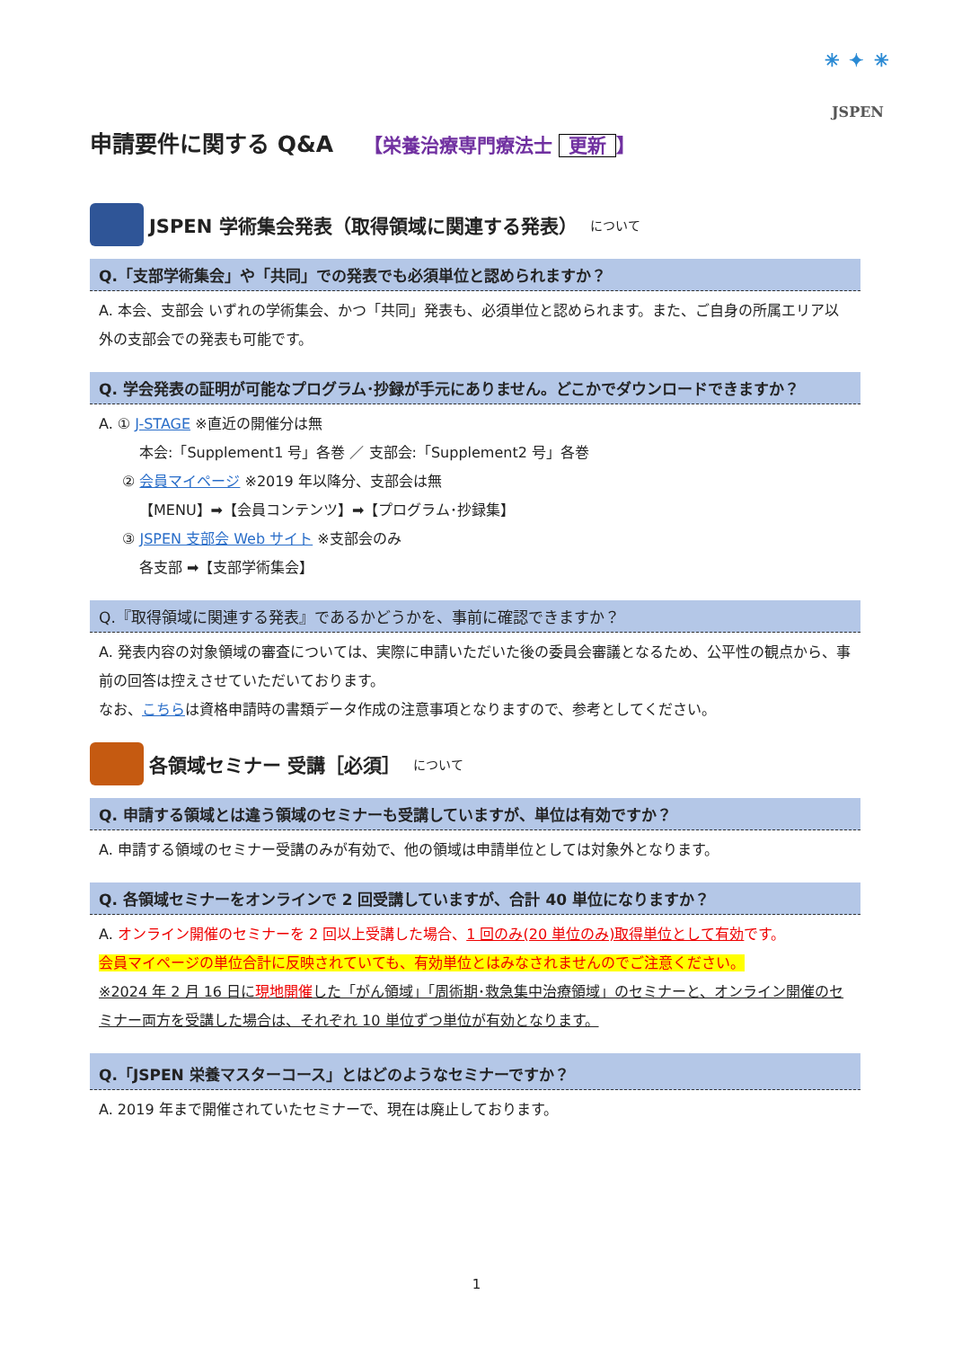✳ ✦ ✳
JSPEN
申請要件に関する Q&A 【栄養治療専門療法士 更新 】
JSPEN 学術集会発表（取得領域に関連する発表） について
Q.「支部学術集会」や「共同」での発表でも必須単位と認められますか？
A. 本会、支部会 いずれの学術集会、かつ「共同」発表も、必須単位と認められます。また、ご自身の所属エリア以外の支部会での発表も可能です。
Q. 学会発表の証明が可能なプログラム･抄録が手元にありません。どこかでダウンロードできますか？
A. ① J-STAGE ※直近の開催分は無
本会:「Supplement1 号」各巻 ／ 支部会:「Supplement2 号」各巻
② 会員マイページ ※2019 年以降分、支部会は無
【MENU】➡【会員コンテンツ】➡【プログラム･抄録集】
③ JSPEN 支部会 Web サイト ※支部会のみ
各支部 ➡【支部学術集会】
Q.『取得領域に関連する発表』であるかどうかを、事前に確認できますか？
A. 発表内容の対象領域の審査については、実際に申請いただいた後の委員会審議となるため、公平性の観点から、事前の回答は控えさせていただいております。
なお、こちらは資格申請時の書類データ作成の注意事項となりますので、参考としてください。
各領域セミナー 受講［必須］ について
Q. 申請する領域とは違う領域のセミナーも受講していますが、単位は有効ですか？
A. 申請する領域のセミナー受講のみが有効で、他の領域は申請単位としては対象外となります。
Q. 各領域セミナーをオンラインで 2 回受講していますが、合計 40 単位になりますか？
A. オンライン開催のセミナーを 2 回以上受講した場合、1 回のみ(20 単位のみ)取得単位として有効です。
会員マイページの単位合計に反映されていても、有効単位とはみなされませんのでご注意ください。
※2024 年 2 月 16 日に現地開催した「がん領域」「周術期･救急集中治療領域」のセミナーと、オンライン開催のセミナー両方を受講した場合は、それぞれ 10 単位ずつ単位が有効となります。
Q.「JSPEN 栄養マスターコース」とはどのようなセミナーですか？
A. 2019 年まで開催されていたセミナーで、現在は廃止しております。
1